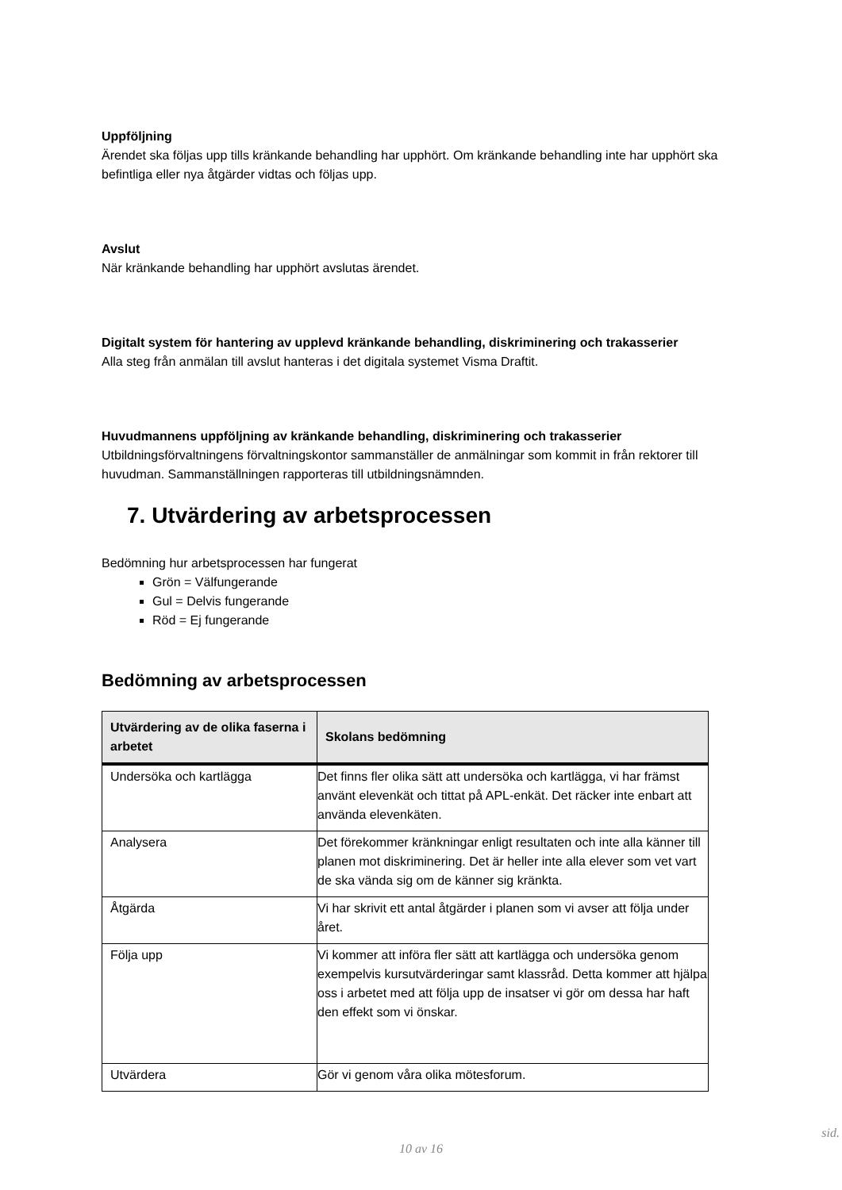Uppföljning
Ärendet ska följas upp tills kränkande behandling har upphört. Om kränkande behandling inte har upphört ska befintliga eller nya åtgärder vidtas och följas upp.
Avslut
När kränkande behandling har upphört avslutas ärendet.
Digitalt system för hantering av upplevd kränkande behandling, diskriminering och trakasserier
Alla steg från anmälan till avslut hanteras i det digitala systemet Visma Draftit.
Huvudmannens uppföljning av kränkande behandling, diskriminering och trakasserier
Utbildningsförvaltningens förvaltningskontor sammanställer de anmälningar som kommit in från rektorer till huvudman. Sammanställningen rapporteras till utbildningsnämnden.
7. Utvärdering av arbetsprocessen
Bedömning hur arbetsprocessen har fungerat
Grön = Välfungerande
Gul = Delvis fungerande
Röd = Ej fungerande
Bedömning av arbetsprocessen
| Utvärdering av de olika faserna i arbetet | Skolans bedömning |
| --- | --- |
| Undersöka och kartlägga | Det finns fler olika sätt att undersöka och kartlägga, vi har främst använt elevenkät och tittat på APL-enkät. Det räcker inte enbart att använda elevenkäten. |
| Analysera | Det förekommer kränkningar enligt resultaten och inte alla känner till planen mot diskriminering. Det är heller inte alla elever som vet vart de ska vända sig om de känner sig kränkta. |
| Åtgärda | Vi har skrivit ett antal åtgärder i planen som vi avser att följa under året. |
| Följa upp | Vi kommer att införa fler sätt att kartlägga och undersöka genom exempelvis kursutvärderingar samt klassråd. Detta kommer att hjälpa oss i arbetet med att följa upp de insatser vi gör om dessa har haft den effekt som vi önskar. |
| Utvärdera | Gör vi genom våra olika mötesforum. |
sid.
10 av 16